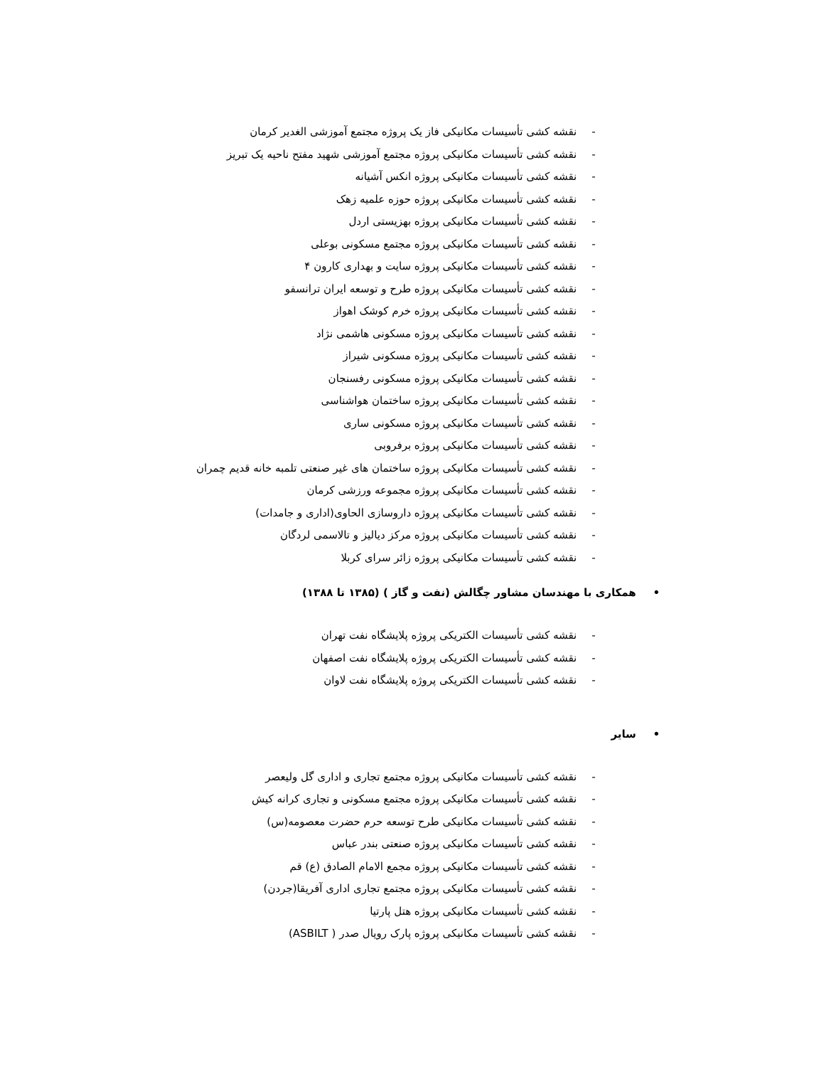- نقشه کشی تأسیسات مکانیکی فاز یک پروژه مجتمع آموزشی الغدیر کرمان
- نقشه کشی تأسیسات مکانیکی پروژه مجتمع آموزشی شهید مفتح ناحیه یک تبریز
- نقشه کشی تأسیسات مکانیکی پروژه انکس آشیانه
- نقشه کشی تأسیسات مکانیکی پروژه حوزه علمیه زهک
- نقشه کشی تأسیسات مکانیکی پروژه بهزیستی اردل
- نقشه کشی تأسیسات مکانیکی پروژه مجتمع مسکونی بوعلی
- نقشه کشی تأسیسات مکانیکی پروژه سایت و بهداری کارون ۴
- نقشه کشی تأسیسات مکانیکی پروژه طرح و توسعه ایران ترانسفو
- نقشه کشی تأسیسات مکانیکی پروژه خرم کوشک اهواز
- نقشه کشی تأسیسات مکانیکی پروژه مسکونی هاشمی نژاد
- نقشه کشی تأسیسات مکانیکی پروژه مسکونی شیراز
- نقشه کشی تأسیسات مکانیکی پروژه مسکونی رفسنجان
- نقشه کشی تأسیسات مکانیکی پروژه ساختمان هواشناسی
- نقشه کشی تأسیسات مکانیکی پروژه مسکونی ساری
- نقشه کشی تأسیسات مکانیکی پروژه برفروبی
- نقشه کشی تأسیسات مکانیکی پروژه ساختمان های غیر صنعتی تلمبه خانه قدیم چمران
- نقشه کشی تأسیسات مکانیکی پروژه مجموعه ورزشی کرمان
- نقشه کشی تأسیسات مکانیکی پروژه داروسازی الحاوی(اداری و جامدات)
- نقشه کشی تأسیسات مکانیکی پروژه مرکز دیالیز و تالاسمی لردگان
- نقشه کشی تأسیسات مکانیکی پروژه زائر سرای کربلا
• همکاری با مهندسان مشاور چگالش (نفت و گاز ) (۱۳۸۵ تا ۱۳۸۸)
- نقشه کشی تأسیسات الکتریکی پروژه پلایشگاه نفت تهران
- نقشه کشی تأسیسات الکتریکی پروژه پلایشگاه نفت اصفهان
- نقشه کشی تأسیسات الکتریکی پروژه پلایشگاه نفت لاوان
• سایر
- نقشه کشی تأسیسات مکانیکی پروژه مجتمع تجاری و اداری گل ولیعصر
- نقشه کشی تأسیسات مکانیکی پروژه مجتمع مسکونی و تجاری کرانه کیش
- نقشه کشی تأسیسات مکانیکی طرح توسعه حرم حضرت معصومه(س)
- نقشه کشی تأسیسات مکانیکی پروژه صنعتی بندر عباس
- نقشه کشی تأسیسات مکانیکی پروژه مجمع الامام الصادق (ع) قم
- نقشه کشی تأسیسات مکانیکی پروژه مجتمع تجاری اداری آفریقا(جردن)
- نقشه کشی تأسیسات مکانیکی پروژه هتل پارتیا
- نقشه کشی تأسیسات مکانیکی پروژه پارک رویال صدر ( ASBILT)